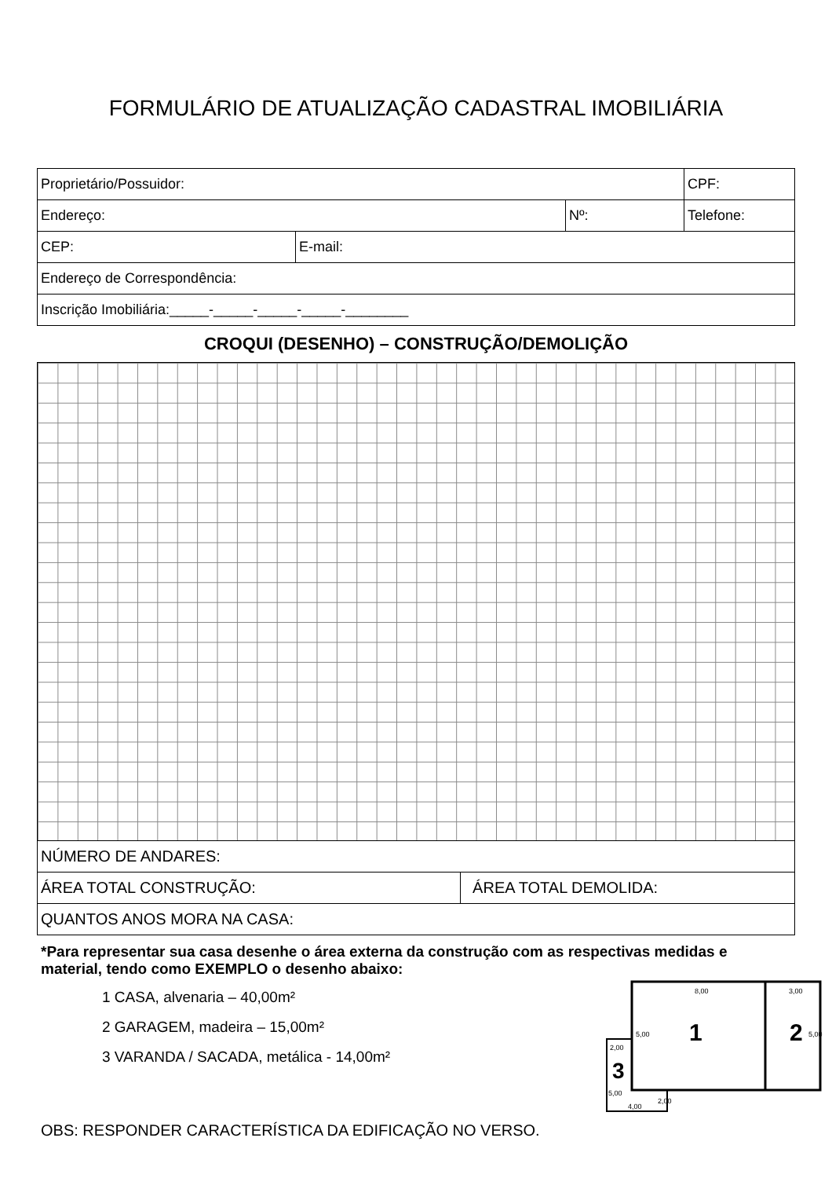FORMULÁRIO DE ATUALIZAÇÃO CADASTRAL IMOBILIÁRIA
| Proprietário/Possuidor: | | | CPF: |
| Endereço: | | Nº: | Telefone: |
| CEP: | E-mail: | | |
| Endereço de Correspondência: | | | |
| Inscrição Imobiliária:_____-_____-_____-_____-________ | | | |
CROQUI (DESENHO) – CONSTRUÇÃO/DEMOLIÇÃO
| NÚMERO DE ANDARES: | |
| ÁREA TOTAL CONSTRUÇÃO: | ÁREA TOTAL DEMOLIDA: |
| QUANTOS ANOS MORA NA CASA: | |
*Para representar sua casa desenhe o área externa da construção com as respectivas medidas e material, tendo como EXEMPLO o desenho abaixo:
1 CASA, alvenaria – 40,00m²
2 GARAGEM, madeira – 15,00m²
3 VARANDA / SACADA, metálica - 14,00m²
8,00
3,00
5,00
5,00
1
2
2,00
3
5,00
2,00
4,00
OBS: RESPONDER CARACTERÍSTICA DA EDIFICAÇÃO NO VERSO.